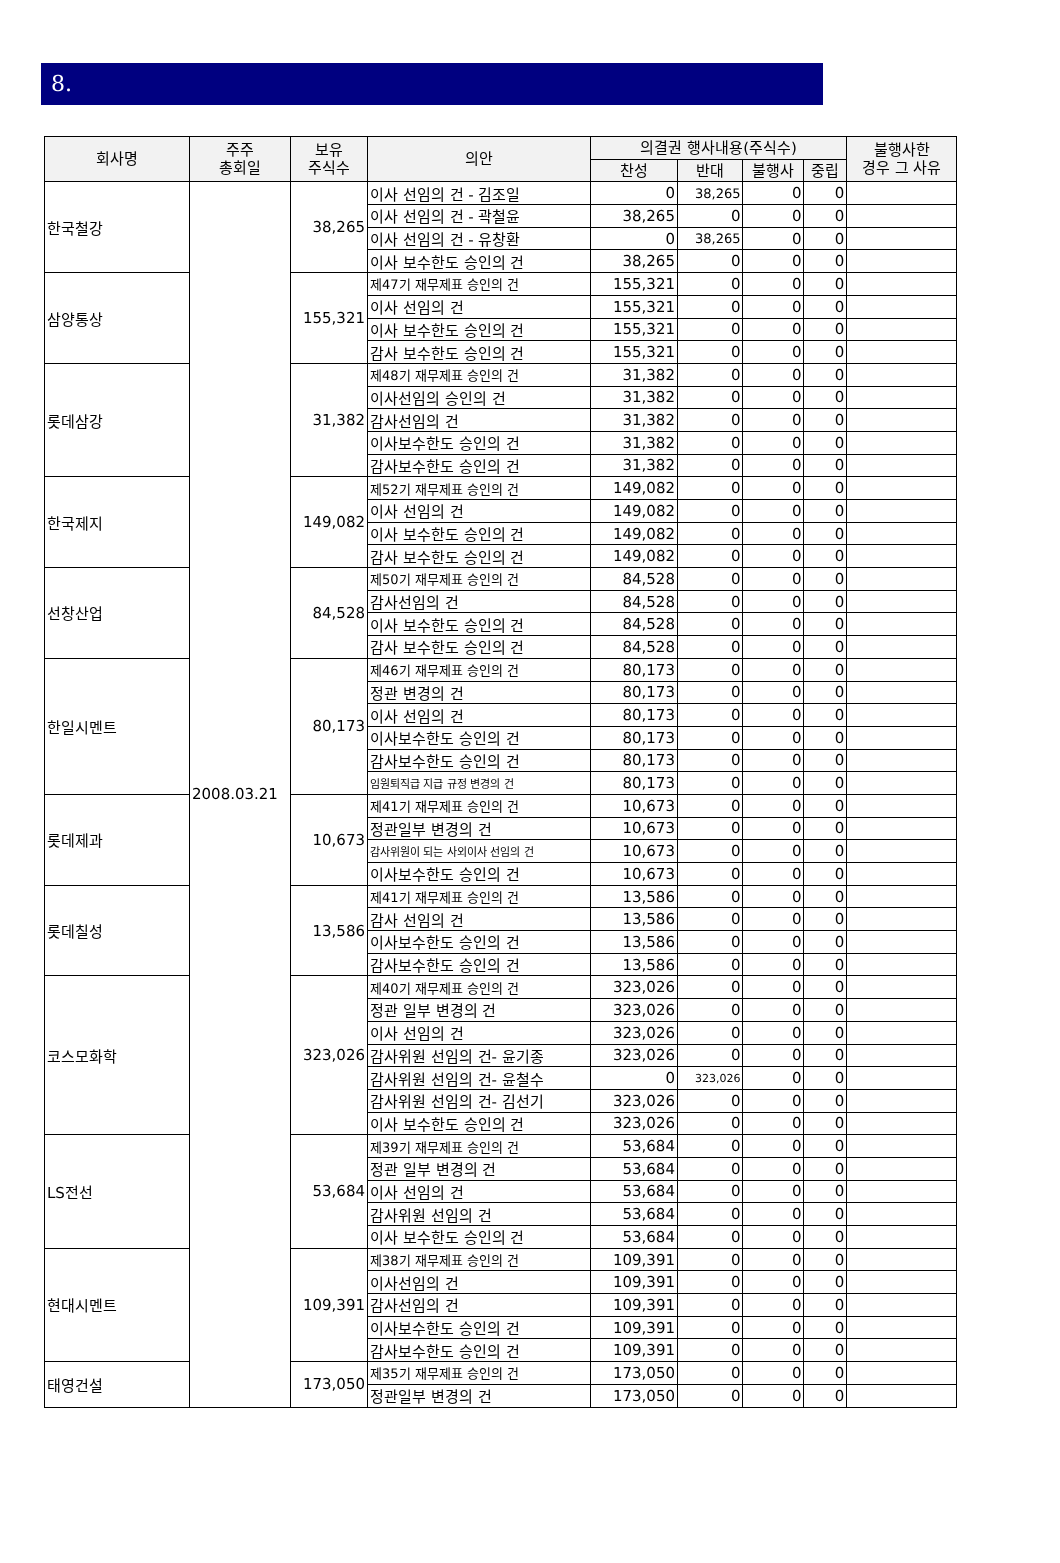8.
| 회사명 | 주주 총회일 | 보유 주식수 | 의안 | 의결권 행사내용(주식수) | | | | 불행사한 경우 그 사유 |
| --- | --- | --- | --- | --- | --- | --- | --- | --- |
| | | | | 찬성 | 반대 | 불행사 | 중립 | |
| 한국철강 | 2008.03.21 | 38,265 | 이사 선임의 건 - 김조일 | 0 | 38,265 | 0 | 0 | |
| | | | 이사 선임의 건 - 곽철윤 | 38,265 | 0 | 0 | 0 | |
| | | | 이사 선임의 건 - 유창환 | 0 | 38,265 | 0 | 0 | |
| | | | 이사 보수한도 승인의 건 | 38,265 | 0 | 0 | 0 | |
| 삼양통상 | | 155,321 | 제47기 재무제표 승인의 건 | 155,321 | 0 | 0 | 0 | |
| | | | 이사 선임의 건 | 155,321 | 0 | 0 | 0 | |
| | | | 이사 보수한도 승인의 건 | 155,321 | 0 | 0 | 0 | |
| | | | 감사 보수한도 승인의 건 | 155,321 | 0 | 0 | 0 | |
| 롯데삼강 | | 31,382 | 제48기 재무제표 승인의 건 | 31,382 | 0 | 0 | 0 | |
| | | | 이사선임의 승인의 건 | 31,382 | 0 | 0 | 0 | |
| | | | 감사선임의 건 | 31,382 | 0 | 0 | 0 | |
| | | | 이사보수한도 승인의 건 | 31,382 | 0 | 0 | 0 | |
| | | | 감사보수한도 승인의 건 | 31,382 | 0 | 0 | 0 | |
| 한국제지 | | 149,082 | 제52기 재무제표 승인의 건 | 149,082 | 0 | 0 | 0 | |
| | | | 이사 선임의 건 | 149,082 | 0 | 0 | 0 | |
| | | | 이사 보수한도 승인의 건 | 149,082 | 0 | 0 | 0 | |
| | | | 감사 보수한도 승인의 건 | 149,082 | 0 | 0 | 0 | |
| 선창산업 | | 84,528 | 제50기 재무제표 승인의 건 | 84,528 | 0 | 0 | 0 | |
| | | | 감사선임의 건 | 84,528 | 0 | 0 | 0 | |
| | | | 이사 보수한도 승인의 건 | 84,528 | 0 | 0 | 0 | |
| | | | 감사 보수한도 승인의 건 | 84,528 | 0 | 0 | 0 | |
| 한일시멘트 | | 80,173 | 제46기 재무제표 승인의 건 | 80,173 | 0 | 0 | 0 | |
| | | | 정관 변경의 건 | 80,173 | 0 | 0 | 0 | |
| | | | 이사 선임의 건 | 80,173 | 0 | 0 | 0 | |
| | | | 이사보수한도 승인의 건 | 80,173 | 0 | 0 | 0 | |
| | | | 감사보수한도 승인의 건 | 80,173 | 0 | 0 | 0 | |
| | | | 임원퇴직급 지급 규정 변경의 건 | 80,173 | 0 | 0 | 0 | |
| 롯데제과 | | 10,673 | 제41기 재무제표 승인의 건 | 10,673 | 0 | 0 | 0 | |
| | | | 정관일부 변경의 건 | 10,673 | 0 | 0 | 0 | |
| | | | 감사위원이 되는 사외이사 선임의 건 | 10,673 | 0 | 0 | 0 | |
| | | | 이사보수한도 승인의 건 | 10,673 | 0 | 0 | 0 | |
| 롯데칠성 | | 13,586 | 제41기 재무제표 승인의 건 | 13,586 | 0 | 0 | 0 | |
| | | | 감사 선임의 건 | 13,586 | 0 | 0 | 0 | |
| | | | 이사보수한도 승인의 건 | 13,586 | 0 | 0 | 0 | |
| | | | 감사보수한도 승인의 건 | 13,586 | 0 | 0 | 0 | |
| 코스모화학 | | 323,026 | 제40기 재무제표 승인의 건 | 323,026 | 0 | 0 | 0 | |
| | | | 정관 일부 변경의 건 | 323,026 | 0 | 0 | 0 | |
| | | | 이사 선임의 건 | 323,026 | 0 | 0 | 0 | |
| | | | 감사위원 선임의 건- 윤기종 | 323,026 | 0 | 0 | 0 | |
| | | | 감사위원 선임의 건- 윤철수 | 0 | 323,026 | 0 | 0 | |
| | | | 감사위원 선임의 건- 김선기 | 323,026 | 0 | 0 | 0 | |
| | | | 이사 보수한도 승인의 건 | 323,026 | 0 | 0 | 0 | |
| LS전선 | | 53,684 | 제39기 재무제표 승인의 건 | 53,684 | 0 | 0 | 0 | |
| | | | 정관 일부 변경의 건 | 53,684 | 0 | 0 | 0 | |
| | | | 이사 선임의 건 | 53,684 | 0 | 0 | 0 | |
| | | | 감사위원 선임의 건 | 53,684 | 0 | 0 | 0 | |
| | | | 이사 보수한도 승인의 건 | 53,684 | 0 | 0 | 0 | |
| 현대시멘트 | | 109,391 | 제38기 재무제표 승인의 건 | 109,391 | 0 | 0 | 0 | |
| | | | 이사선임의 건 | 109,391 | 0 | 0 | 0 | |
| | | | 감사선임의 건 | 109,391 | 0 | 0 | 0 | |
| | | | 이사보수한도 승인의 건 | 109,391 | 0 | 0 | 0 | |
| | | | 감사보수한도 승인의 건 | 109,391 | 0 | 0 | 0 | |
| 태영건설 | | 173,050 | 제35기 재무제표 승인의 건 | 173,050 | 0 | 0 | 0 | |
| | | | 정관일부 변경의 건 | 173,050 | 0 | 0 | 0 | |